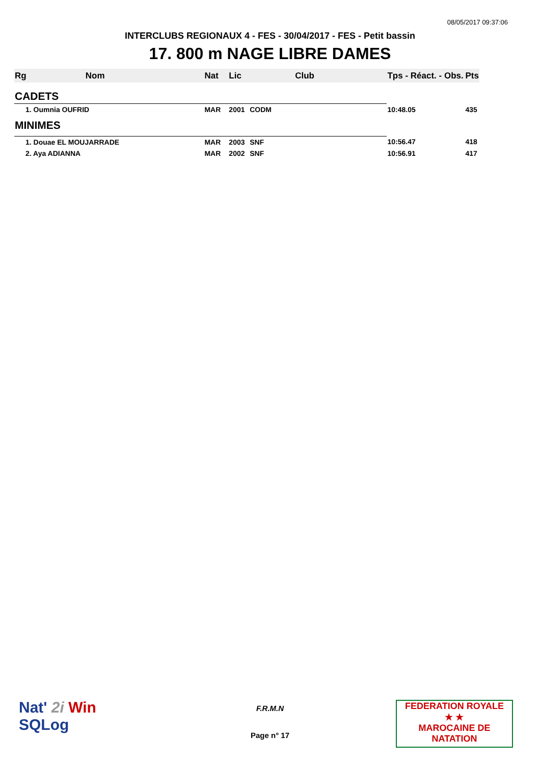08/05/2017 09:37:06
INTERCLUBS REGIONAUX 4 - FES - 30/04/2017 - FES - Petit bassin
17. 800 m NAGE LIBRE DAMES
| Rg | Nom | Nat | Lic | Club | Tps - Réact. - Obs. | Pts |
| --- | --- | --- | --- | --- | --- | --- |
| CADETS | | | | | | |
| 1. Oumnia OUFRID | | MAR | 2001 | CODM | 10:48.05 | 435 |
| MINIMES | | | | | | |
| 1. Douae EL MOUJARRADE | | MAR | 2003 | SNF | 10:56.47 | 418 |
| 2. Aya ADIANNA | | MAR | 2002 | SNF | 10:56.91 | 417 |
Nat' 2i Win
SQLog
F.R.M.N
Page n° 17
FEDERATION ROYALE
★ ★
MAROCAINE DE NATATION